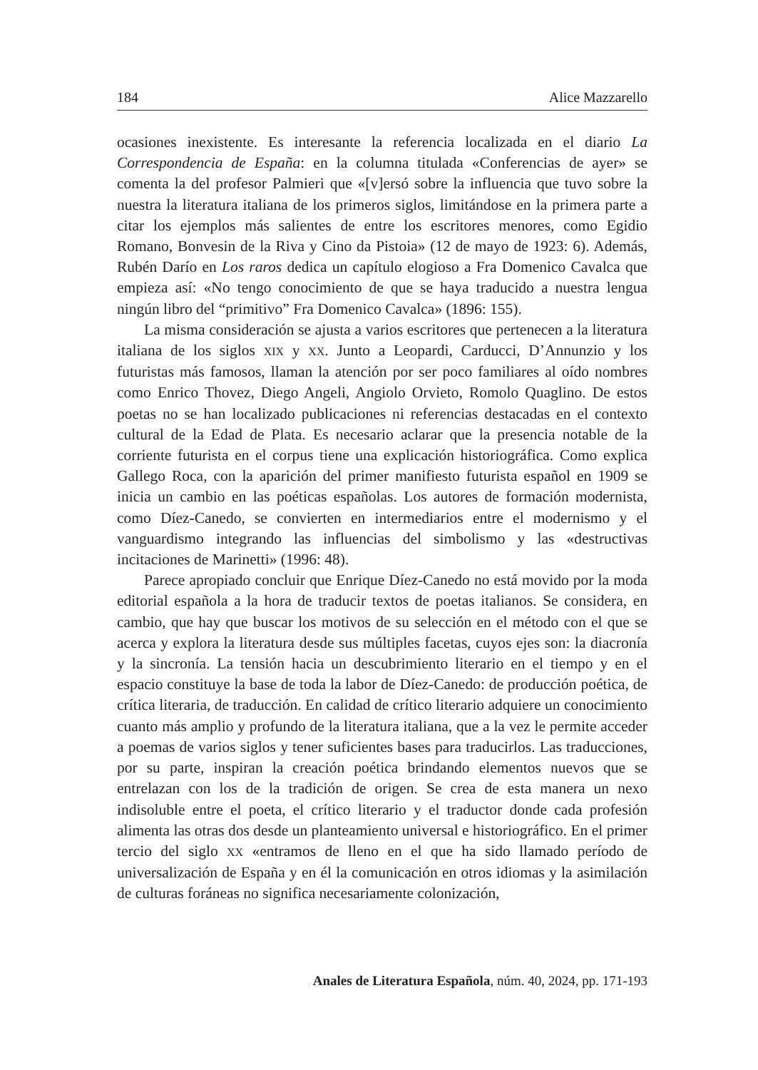184 Alice Mazzarello
ocasiones inexistente. Es interesante la referencia localizada en el diario La Correspondencia de España: en la columna titulada «Conferencias de ayer» se comenta la del profesor Palmieri que «[v]ersó sobre la influencia que tuvo sobre la nuestra la literatura italiana de los primeros siglos, limitándose en la primera parte a citar los ejemplos más salientes de entre los escritores menores, como Egidio Romano, Bonvesin de la Riva y Cino da Pistoia» (12 de mayo de 1923: 6). Además, Rubén Darío en Los raros dedica un capítulo elogioso a Fra Domenico Cavalca que empieza así: «No tengo conocimiento de que se haya traducido a nuestra lengua ningún libro del “primitivo” Fra Domenico Cavalca» (1896: 155).
La misma consideración se ajusta a varios escritores que pertenecen a la literatura italiana de los siglos XIX y XX. Junto a Leopardi, Carducci, D’Annunzio y los futuristas más famosos, llaman la atención por ser poco familiares al oído nombres como Enrico Thovez, Diego Angeli, Angiolo Orvieto, Romolo Quaglino. De estos poetas no se han localizado publicaciones ni referencias destacadas en el contexto cultural de la Edad de Plata. Es necesario aclarar que la presencia notable de la corriente futurista en el corpus tiene una explicación historiográfica. Como explica Gallego Roca, con la aparición del primer manifiesto futurista español en 1909 se inicia un cambio en las poéticas españolas. Los autores de formación modernista, como Díez-Canedo, se convierten en intermediarios entre el modernismo y el vanguardismo integrando las influencias del simbolismo y las «destructivas incitaciones de Marinetti» (1996: 48).
Parece apropiado concluir que Enrique Díez-Canedo no está movido por la moda editorial española a la hora de traducir textos de poetas italianos. Se considera, en cambio, que hay que buscar los motivos de su selección en el método con el que se acerca y explora la literatura desde sus múltiples facetas, cuyos ejes son: la diacronía y la sincronía. La tensión hacia un descubrimiento literario en el tiempo y en el espacio constituye la base de toda la labor de Díez-Canedo: de producción poética, de crítica literaria, de traducción. En calidad de crítico literario adquiere un conocimiento cuanto más amplio y profundo de la literatura italiana, que a la vez le permite acceder a poemas de varios siglos y tener suficientes bases para traducirlos. Las traducciones, por su parte, inspiran la creación poética brindando elementos nuevos que se entrelazan con los de la tradición de origen. Se crea de esta manera un nexo indisoluble entre el poeta, el crítico literario y el traductor donde cada profesión alimenta las otras dos desde un planteamiento universal e historiográfico. En el primer tercio del siglo XX «entramos de lleno en el que ha sido llamado período de universalización de España y en él la comunicación en otros idiomas y la asimilación de culturas foráneas no significa necesariamente colonización,
Anales de Literatura Española, núm. 40, 2024, pp. 171-193